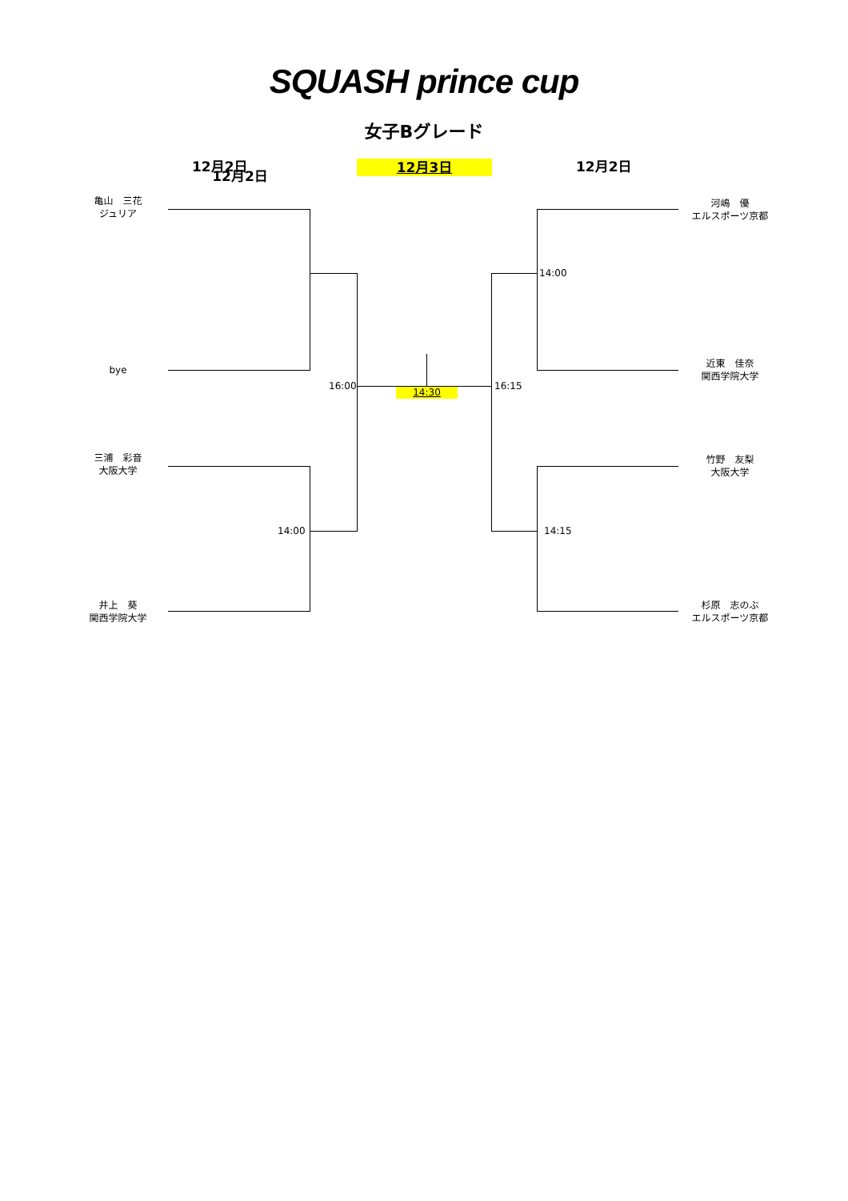SQUASH prince cup
女子Bグレード
12月2日
12月2日 12月3日 12月2日
亀山　三花
ジュリア
bye
三浦　彩音
大阪大学
井上　葵
関西学院大学
河嶋　優
エルスポーツ京都
近東　佳奈
関西学院大学
竹野　友梨
大阪大学
杉原　志のぶ
エルスポーツ京都
14:00
16:00
14:30
16:15
14:00 14:15